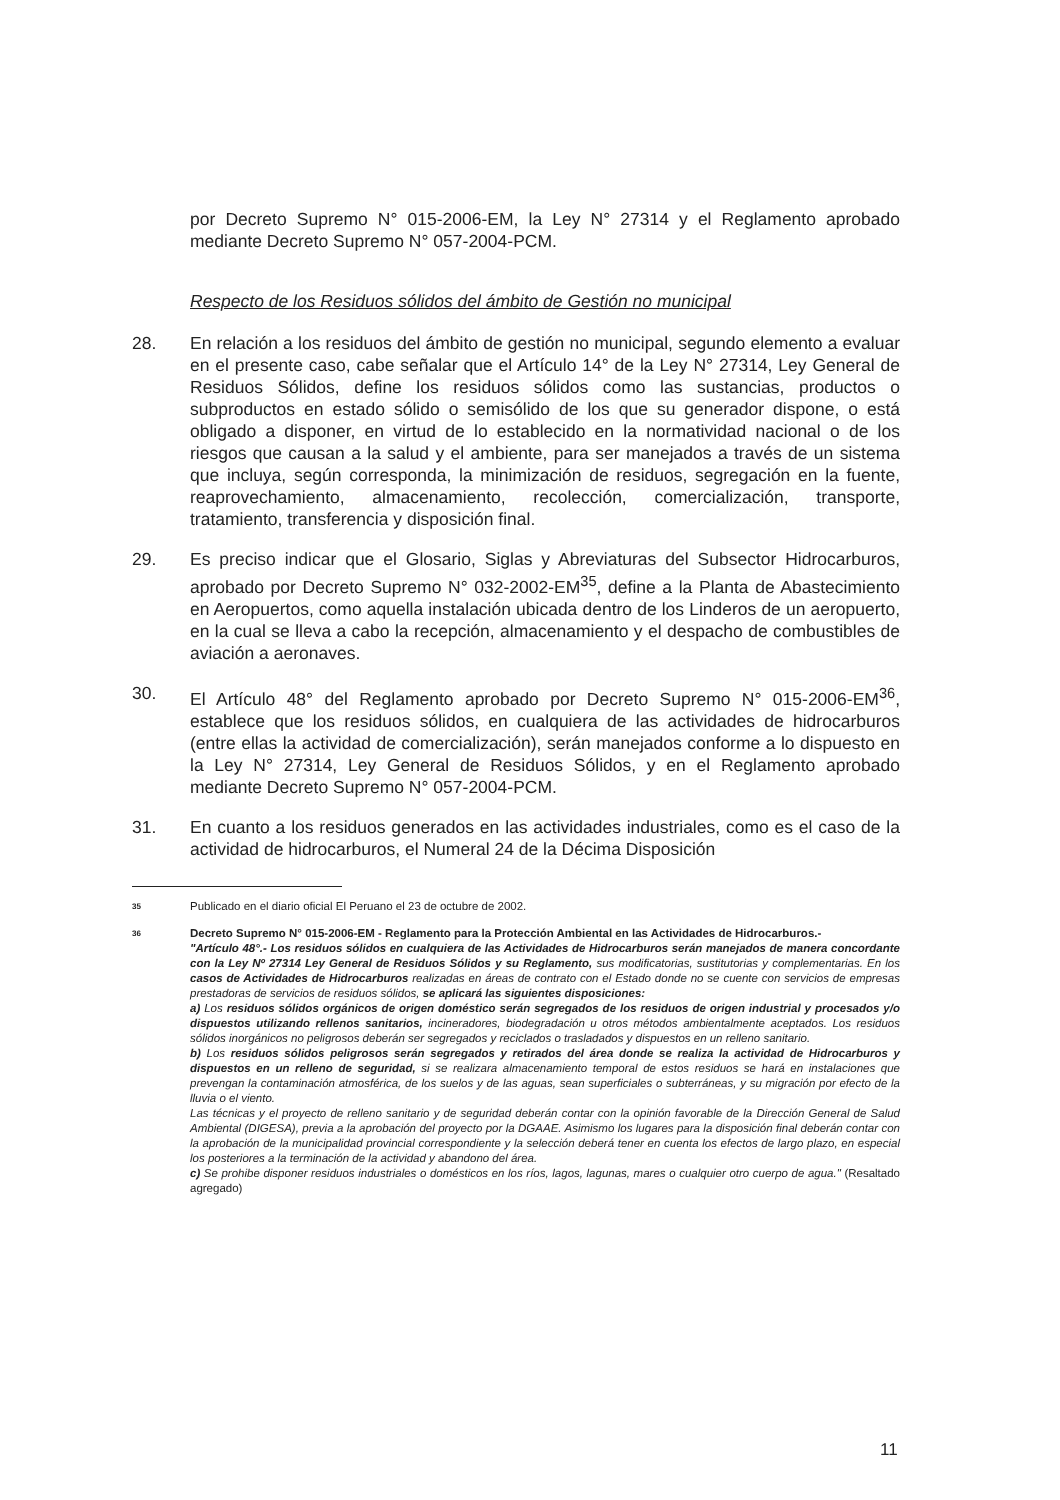por Decreto Supremo N° 015-2006-EM, la Ley N° 27314 y el Reglamento aprobado mediante Decreto Supremo N° 057-2004-PCM.
Respecto de los Residuos sólidos del ámbito de Gestión no municipal
28. En relación a los residuos del ámbito de gestión no municipal, segundo elemento a evaluar en el presente caso, cabe señalar que el Artículo 14° de la Ley N° 27314, Ley General de Residuos Sólidos, define los residuos sólidos como las sustancias, productos o subproductos en estado sólido o semisólido de los que su generador dispone, o está obligado a disponer, en virtud de lo establecido en la normatividad nacional o de los riesgos que causan a la salud y el ambiente, para ser manejados a través de un sistema que incluya, según corresponda, la minimización de residuos, segregación en la fuente, reaprovechamiento, almacenamiento, recolección, comercialización, transporte, tratamiento, transferencia y disposición final.
29. Es preciso indicar que el Glosario, Siglas y Abreviaturas del Subsector Hidrocarburos, aprobado por Decreto Supremo N° 032-2002-EM<sup>35</sup>, define a la Planta de Abastecimiento en Aeropuertos, como aquella instalación ubicada dentro de los Linderos de un aeropuerto, en la cual se lleva a cabo la recepción, almacenamiento y el despacho de combustibles de aviación a aeronaves.
30. El Artículo 48° del Reglamento aprobado por Decreto Supremo N° 015-2006-EM<sup>36</sup>, establece que los residuos sólidos, en cualquiera de las actividades de hidrocarburos (entre ellas la actividad de comercialización), serán manejados conforme a lo dispuesto en la Ley N° 27314, Ley General de Residuos Sólidos, y en el Reglamento aprobado mediante Decreto Supremo N° 057-2004-PCM.
31. En cuanto a los residuos generados en las actividades industriales, como es el caso de la actividad de hidrocarburos, el Numeral 24 de la Décima Disposición
35
Publicado en el diario oficial El Peruano el 23 de octubre de 2002.
36
Decreto Supremo N° 015-2006-EM - Reglamento para la Protección Ambiental en las Actividades de Hidrocarburos.-
"Artículo 48°.- Los residuos sólidos en cualquiera de las Actividades de Hidrocarburos serán manejados de manera concordante con la Ley Nº 27314 Ley General de Residuos Sólidos y su Reglamento, sus modificatorias, sustitutorias y complementarias. En los casos de Actividades de Hidrocarburos realizadas en áreas de contrato con el Estado donde no se cuente con servicios de empresas prestadoras de servicios de residuos sólidos, se aplicará las siguientes disposiciones:
a) Los residuos sólidos orgánicos de origen doméstico serán segregados de los residuos de origen industrial y procesados y/o dispuestos utilizando rellenos sanitarios, incineradores, biodegradación u otros métodos ambientalmente aceptados. Los residuos sólidos inorgánicos no peligrosos deberán ser segregados y reciclados o trasladados y dispuestos en un relleno sanitario.
b) Los residuos sólidos peligrosos serán segregados y retirados del área donde se realiza la actividad de Hidrocarburos y dispuestos en un relleno de seguridad, si se realizara almacenamiento temporal de estos residuos se hará en instalaciones que prevengan la contaminación atmosférica, de los suelos y de las aguas, sean superficiales o subterráneas, y su migración por efecto de la lluvia o el viento.
Las técnicas y el proyecto de relleno sanitario y de seguridad deberán contar con la opinión favorable de la Dirección General de Salud Ambiental (DIGESA), previa a la aprobación del proyecto por la DGAAE. Asimismo los lugares para la disposición final deberán contar con la aprobación de la municipalidad provincial correspondiente y la selección deberá tener en cuenta los efectos de largo plazo, en especial los posteriores a la terminación de la actividad y abandono del área.
c) Se prohibe disponer residuos industriales o domésticos en los ríos, lagos, lagunas, mares o cualquier otro cuerpo de agua." (Resaltado agregado)
11